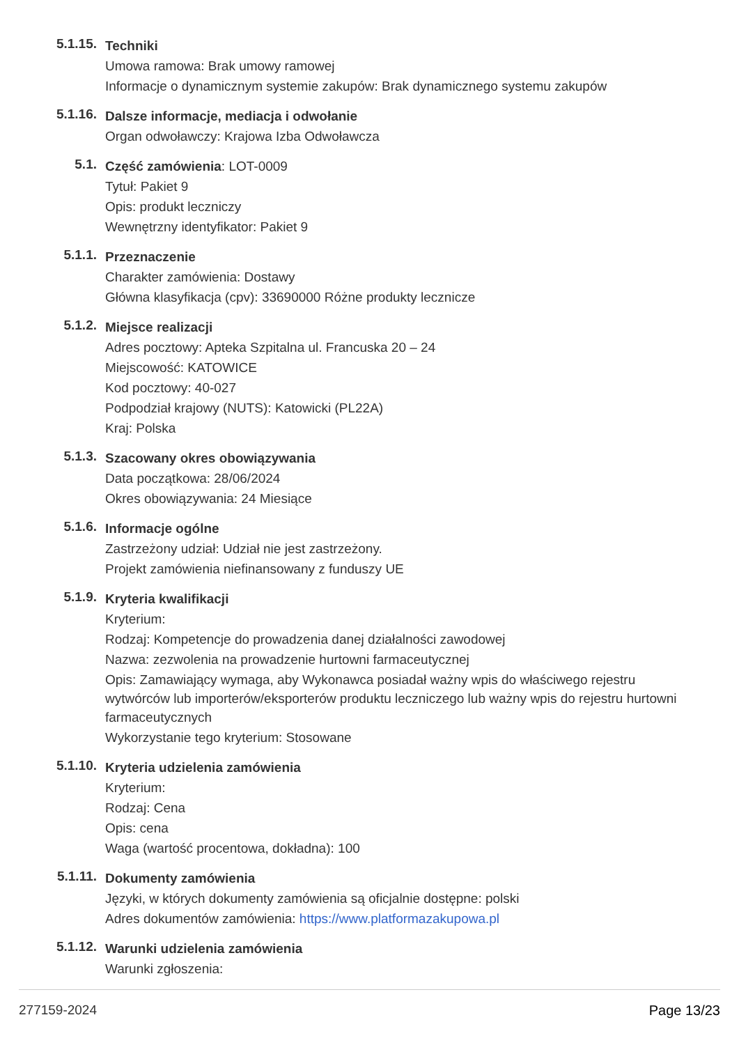5.1.15.
Techniki
Umowa ramowa: Brak umowy ramowej
Informacje o dynamicznym systemie zakupów: Brak dynamicznego systemu zakupów
5.1.16.
Dalsze informacje, mediacja i odwołanie
Organ odwoławczy: Krajowa Izba Odwoławcza
5.1.
Część zamówienia: LOT-0009
Tytuł: Pakiet 9
Opis: produkt leczniczy
Wewnętrzny identyfikator: Pakiet 9
5.1.1.
Przeznaczenie
Charakter zamówienia: Dostawy
Główna klasyfikacja (cpv): 33690000 Różne produkty lecznicze
5.1.2.
Miejsce realizacji
Adres pocztowy: Apteka Szpitalna ul. Francuska 20 – 24
Miejscowość: KATOWICE
Kod pocztowy: 40-027
Podpodział krajowy (NUTS): Katowicki (PL22A)
Kraj: Polska
5.1.3.
Szacowany okres obowiązywania
Data początkowa: 28/06/2024
Okres obowiązywania: 24 Miesiące
5.1.6.
Informacje ogólne
Zastrzeżony udział: Udział nie jest zastrzeżony.
Projekt zamówienia niefinansowany z funduszy UE
5.1.9.
Kryteria kwalifikacji
Kryterium:
Rodzaj: Kompetencje do prowadzenia danej działalności zawodowej
Nazwa: zezwolenia na prowadzenie hurtowni farmaceutycznej
Opis: Zamawiający wymaga, aby Wykonawca posiadał ważny wpis do właściwego rejestru wytwórców lub importerów/eksporterów produktu leczniczego lub ważny wpis do rejestru hurtowni farmaceutycznych
Wykorzystanie tego kryterium: Stosowane
5.1.10.
Kryteria udzielenia zamówienia
Kryterium:
Rodzaj: Cena
Opis: cena
Waga (wartość procentowa, dokładna): 100
5.1.11.
Dokumenty zamówienia
Języki, w których dokumenty zamówienia są oficjalnie dostępne: polski
Adres dokumentów zamówienia: https://www.platformazakupowa.pl
5.1.12.
Warunki udzielenia zamówienia
Warunki zgłoszenia:
277159-2024 Page 13/23